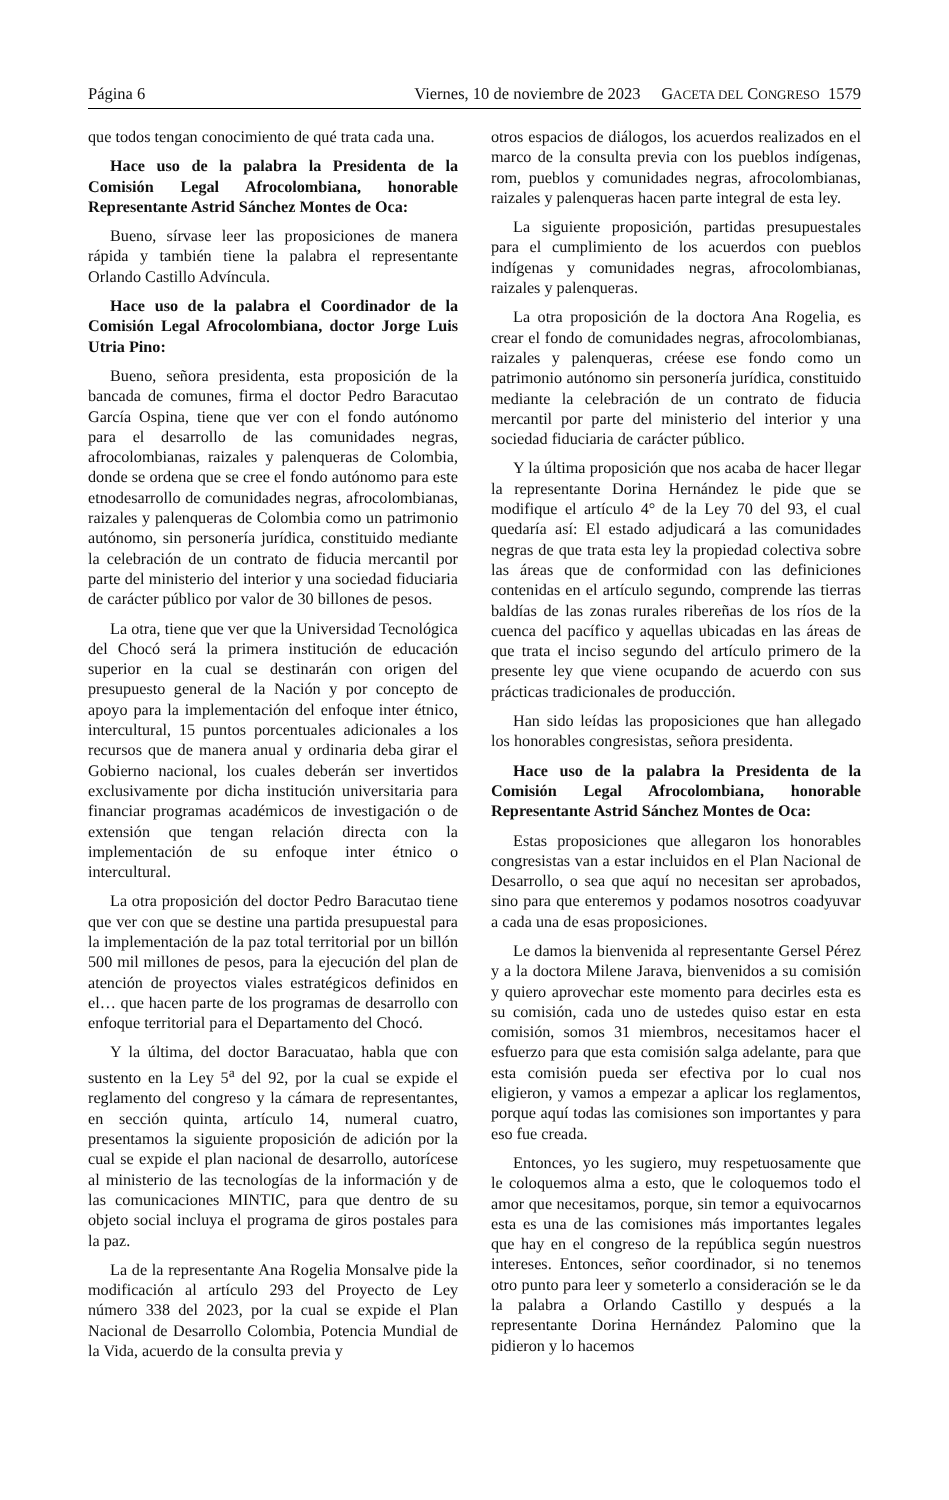Página 6 Viernes, 10 de noviembre de 2023 GACETA DEL CONGRESO 1579
que todos tengan conocimiento de qué trata cada una.
Hace uso de la palabra la Presidenta de la Comisión Legal Afrocolombiana, honorable Representante Astrid Sánchez Montes de Oca:
Bueno, sírvase leer las proposiciones de manera rápida y también tiene la palabra el representante Orlando Castillo Advíncula.
Hace uso de la palabra el Coordinador de la Comisión Legal Afrocolombiana, doctor Jorge Luis Utria Pino:
Bueno, señora presidenta, esta proposición de la bancada de comunes, firma el doctor Pedro Baracutao García Ospina, tiene que ver con el fondo autónomo para el desarrollo de las comunidades negras, afrocolombianas, raizales y palenqueras de Colombia, donde se ordena que se cree el fondo autónomo para este etnodesarrollo de comunidades negras, afrocolombianas, raizales y palenqueras de Colombia como un patrimonio autónomo, sin personería jurídica, constituido mediante la celebración de un contrato de fiducia mercantil por parte del ministerio del interior y una sociedad fiduciaria de carácter público por valor de 30 billones de pesos.
La otra, tiene que ver que la Universidad Tecnológica del Chocó será la primera institución de educación superior en la cual se destinarán con origen del presupuesto general de la Nación y por concepto de apoyo para la implementación del enfoque inter étnico, intercultural, 15 puntos porcentuales adicionales a los recursos que de manera anual y ordinaria deba girar el Gobierno nacional, los cuales deberán ser invertidos exclusivamente por dicha institución universitaria para financiar programas académicos de investigación o de extensión que tengan relación directa con la implementación de su enfoque inter étnico o intercultural.
La otra proposición del doctor Pedro Baracutao tiene que ver con que se destine una partida presupuestal para la implementación de la paz total territorial por un billón 500 mil millones de pesos, para la ejecución del plan de atención de proyectos viales estratégicos definidos en el… que hacen parte de los programas de desarrollo con enfoque territorial para el Departamento del Chocó.
Y la última, del doctor Baracuatao, habla que con sustento en la Ley 5<sup>a</sup> del 92, por la cual se expide el reglamento del congreso y la cámara de representantes, en sección quinta, artículo 14, numeral cuatro, presentamos la siguiente proposición de adición por la cual se expide el plan nacional de desarrollo, autorícese al ministerio de las tecnologías de la información y de las comunicaciones MINTIC, para que dentro de su objeto social incluya el programa de giros postales para la paz.
La de la representante Ana Rogelia Monsalve pide la modificación al artículo 293 del Proyecto de Ley número 338 del 2023, por la cual se expide el Plan Nacional de Desarrollo Colombia, Potencia Mundial de la Vida, acuerdo de la consulta previa y
otros espacios de diálogos, los acuerdos realizados en el marco de la consulta previa con los pueblos indígenas, rom, pueblos y comunidades negras, afrocolombianas, raizales y palenqueras hacen parte integral de esta ley.
La siguiente proposición, partidas presupuestales para el cumplimiento de los acuerdos con pueblos indígenas y comunidades negras, afrocolombianas, raizales y palenqueras.
La otra proposición de la doctora Ana Rogelia, es crear el fondo de comunidades negras, afrocolombianas, raizales y palenqueras, créese ese fondo como un patrimonio autónomo sin personería jurídica, constituido mediante la celebración de un contrato de fiducia mercantil por parte del ministerio del interior y una sociedad fiduciaria de carácter público.
Y la última proposición que nos acaba de hacer llegar la representante Dorina Hernández le pide que se modifique el artículo 4° de la Ley 70 del 93, el cual quedaría así: El estado adjudicará a las comunidades negras de que trata esta ley la propiedad colectiva sobre las áreas que de conformidad con las definiciones contenidas en el artículo segundo, comprende las tierras baldías de las zonas rurales ribereñas de los ríos de la cuenca del pacífico y aquellas ubicadas en las áreas de que trata el inciso segundo del artículo primero de la presente ley que viene ocupando de acuerdo con sus prácticas tradicionales de producción.
Han sido leídas las proposiciones que han allegado los honorables congresistas, señora presidenta.
Hace uso de la palabra la Presidenta de la Comisión Legal Afrocolombiana, honorable Representante Astrid Sánchez Montes de Oca:
Estas proposiciones que allegaron los honorables congresistas van a estar incluidos en el Plan Nacional de Desarrollo, o sea que aquí no necesitan ser aprobados, sino para que enteremos y podamos nosotros coadyuvar a cada una de esas proposiciones.
Le damos la bienvenida al representante Gersel Pérez y a la doctora Milene Jarava, bienvenidos a su comisión y quiero aprovechar este momento para decirles esta es su comisión, cada uno de ustedes quiso estar en esta comisión, somos 31 miembros, necesitamos hacer el esfuerzo para que esta comisión salga adelante, para que esta comisión pueda ser efectiva por lo cual nos eligieron, y vamos a empezar a aplicar los reglamentos, porque aquí todas las comisiones son importantes y para eso fue creada.
Entonces, yo les sugiero, muy respetuosamente que le coloquemos alma a esto, que le coloquemos todo el amor que necesitamos, porque, sin temor a equivocarnos esta es una de las comisiones más importantes legales que hay en el congreso de la república según nuestros intereses. Entonces, señor coordinador, si no tenemos otro punto para leer y someterlo a consideración se le da la palabra a Orlando Castillo y después a la representante Dorina Hernández Palomino que la pidieron y lo hacemos